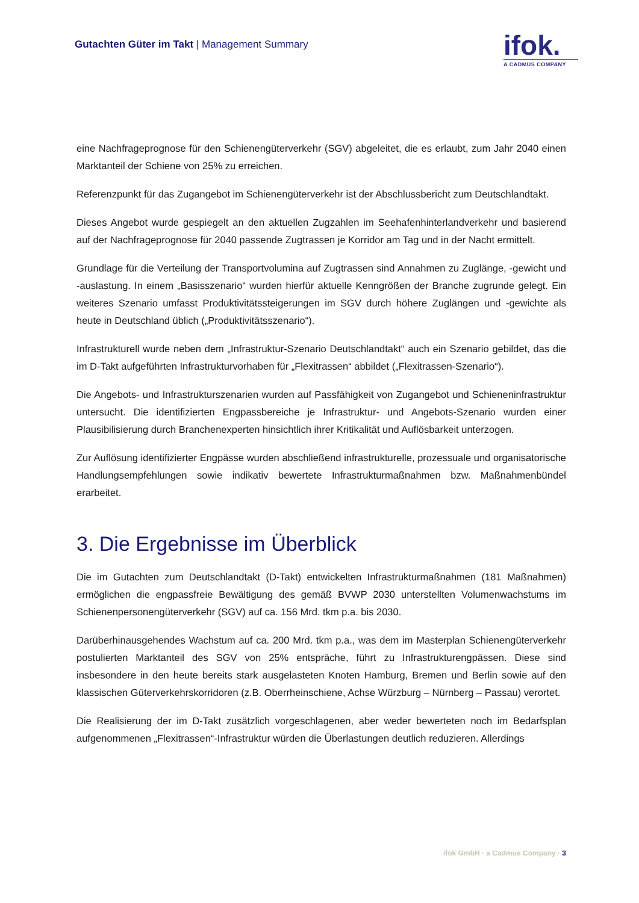Gutachten Güter im Takt | Management Summary
ifok.
A CADMUS COMPANY
eine Nachfrageprognose für den Schienengüterverkehr (SGV) abgeleitet, die es erlaubt, zum Jahr 2040 einen Marktanteil der Schiene von 25% zu erreichen.
Referenzpunkt für das Zugangebot im Schienengüterverkehr ist der Abschlussbericht zum Deutschlandtakt.
Dieses Angebot wurde gespiegelt an den aktuellen Zugzahlen im Seehafenhinterlandverkehr und basierend auf der Nachfrageprognose für 2040 passende Zugtrassen je Korridor am Tag und in der Nacht ermittelt.
Grundlage für die Verteilung der Transportvolumina auf Zugtrassen sind Annahmen zu Zuglänge, -gewicht und -auslastung. In einem „Basisszenario“ wurden hierfür aktuelle Kenngrößen der Branche zugrunde gelegt. Ein weiteres Szenario umfasst Produktivitätssteigerungen im SGV durch höhere Zuglängen und -gewichte als heute in Deutschland üblich („Produktivitätsszenario“).
Infrastrukturell wurde neben dem „Infrastruktur-Szenario Deutschlandtakt“ auch ein Szenario gebildet, das die im D-Takt aufgeführten Infrastrukturvorhaben für „Flexitrassen“ abbildet („Flexitrassen-Szenario“).
Die Angebots- und Infrastrukturszenarien wurden auf Passfähigkeit von Zugangebot und Schieneninfrastruktur untersucht. Die identifizierten Engpassbereiche je Infrastruktur- und Angebots-Szenario wurden einer Plausibilisierung durch Branchenexperten hinsichtlich ihrer Kritikalität und Auflösbarkeit unterzogen.
Zur Auflösung identifizierter Engpässe wurden abschließend infrastrukturelle, prozessuale und organisatorische Handlungsempfehlungen sowie indikativ bewertete Infrastrukturmaßnahmen bzw. Maßnahmenbündel erarbeitet.
3. Die Ergebnisse im Überblick
Die im Gutachten zum Deutschlandtakt (D-Takt) entwickelten Infrastrukturmaßnahmen (181 Maßnahmen) ermöglichen die engpassfreie Bewältigung des gemäß BVWP 2030 unterstellten Volumenwachstums im Schienenpersonengüterverkehr (SGV) auf ca. 156 Mrd. tkm p.a. bis 2030.
Darüberhinausgehendes Wachstum auf ca. 200 Mrd. tkm p.a., was dem im Masterplan Schienengüterverkehr postulierten Marktanteil des SGV von 25% entspräche, führt zu Infrastrukturengpässen. Diese sind insbesondere in den heute bereits stark ausgelasteten Knoten Hamburg, Bremen und Berlin sowie auf den klassischen Güterverkehrskorridoren (z.B. Oberrheinschiene, Achse Würzburg – Nürnberg – Passau) verortet.
Die Realisierung der im D-Takt zusätzlich vorgeschlagenen, aber weder bewerteten noch im Bedarfsplan aufgenommenen „Flexitrassen“-Infrastruktur würden die Überlastungen deutlich reduzieren. Allerdings
ifok GmbH · a Cadmus Company · 3